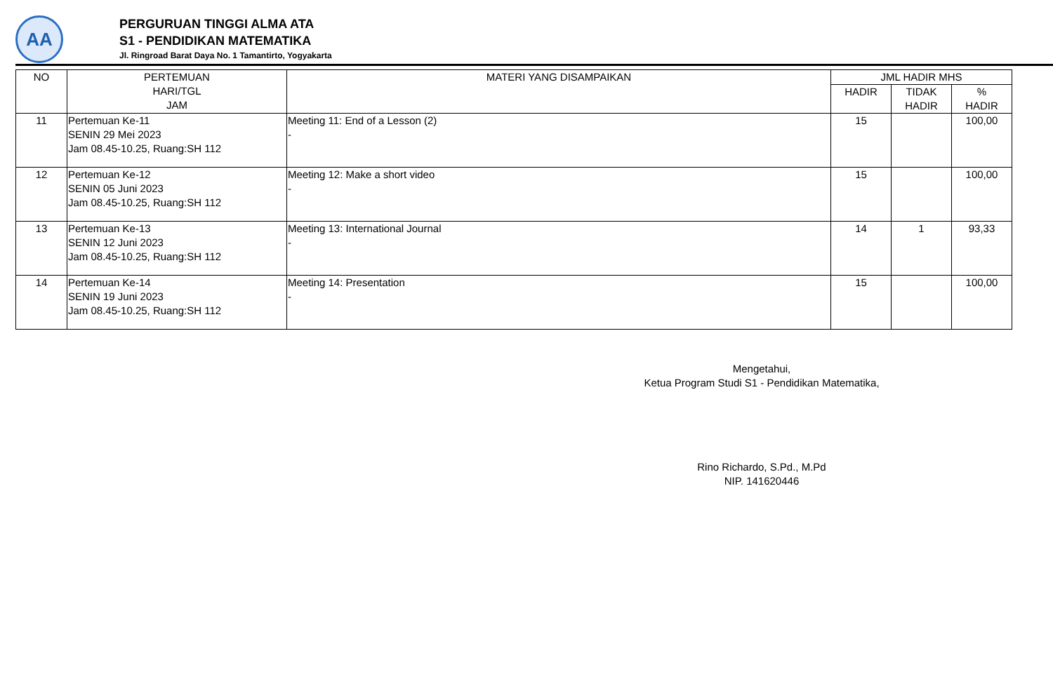AA
PERGURUAN TINGGI ALMA ATA
S1 - PENDIDIKAN MATEMATIKA
Jl. Ringroad Barat Daya No. 1 Tamantirto, Yogyakarta
| NO | PERTEMUAN HARI/TGL JAM | MATERI YANG DISAMPAIKAN | JML HADIR MHS | | |
| --- | --- | --- | --- | --- | --- |
| | | | HADIR | TIDAK HADIR | % HADIR |
| 11 | Pertemuan Ke-11 SENIN 29 Mei 2023 Jam 08.45-10.25, Ruang:SH 112 | Meeting 11: End of a Lesson (2) - | 15 | | 100,00 |
| 12 | Pertemuan Ke-12 SENIN 05 Juni 2023 Jam 08.45-10.25, Ruang:SH 112 | Meeting 12: Make a short video - | 15 | | 100,00 |
| 13 | Pertemuan Ke-13 SENIN 12 Juni 2023 Jam 08.45-10.25, Ruang:SH 112 | Meeting 13: International Journal - | 14 | 1 | 93,33 |
| 14 | Pertemuan Ke-14 SENIN 19 Juni 2023 Jam 08.45-10.25, Ruang:SH 112 | Meeting 14: Presentation - | 15 | | 100,00 |
Mengetahui,
Ketua Program Studi S1 - Pendidikan Matematika,
Rino Richardo, S.Pd., M.Pd
NIP. 141620446